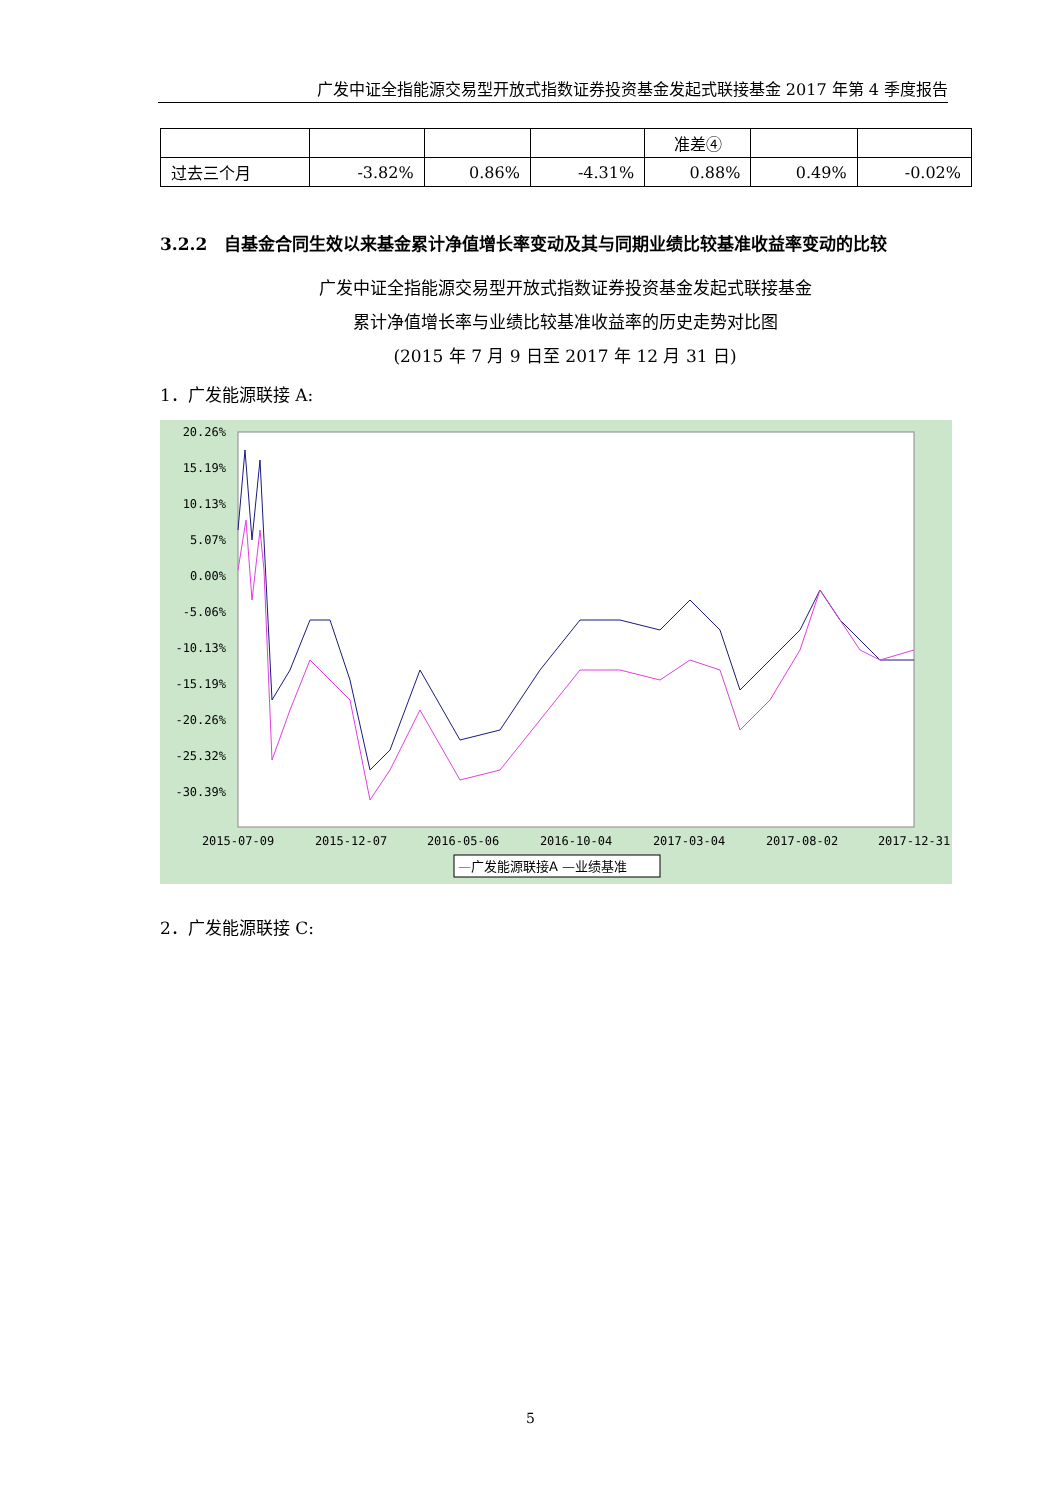广发中证全指能源交易型开放式指数证券投资基金发起式联接基金 2017 年第 4 季度报告
| | | | | 准差④ | | |
| 过去三个月 | -3.82% | 0.86% | -4.31% | 0.88% | 0.49% | -0.02% |
3.2.2　自基金合同生效以来基金累计净值增长率变动及其与同期业绩比较基准收益率变动的比较
广发中证全指能源交易型开放式指数证券投资基金发起式联接基金
累计净值增长率与业绩比较基准收益率的历史走势对比图
(2015 年 7 月 9 日至 2017 年 12 月 31 日)
1．广发能源联接 A:
20.26%
15.19%
10.13%
5.07%
0.00%
-5.06%
-10.13%
-15.19%
-20.26%
-25.32%
-30.39%
2015-07-09
2015-12-07
2016-05-06
2016-10-04
2017-03-04
2017-08-02
2017-12-31
—广发能源联接A —业绩基准
2．广发能源联接 C:
5